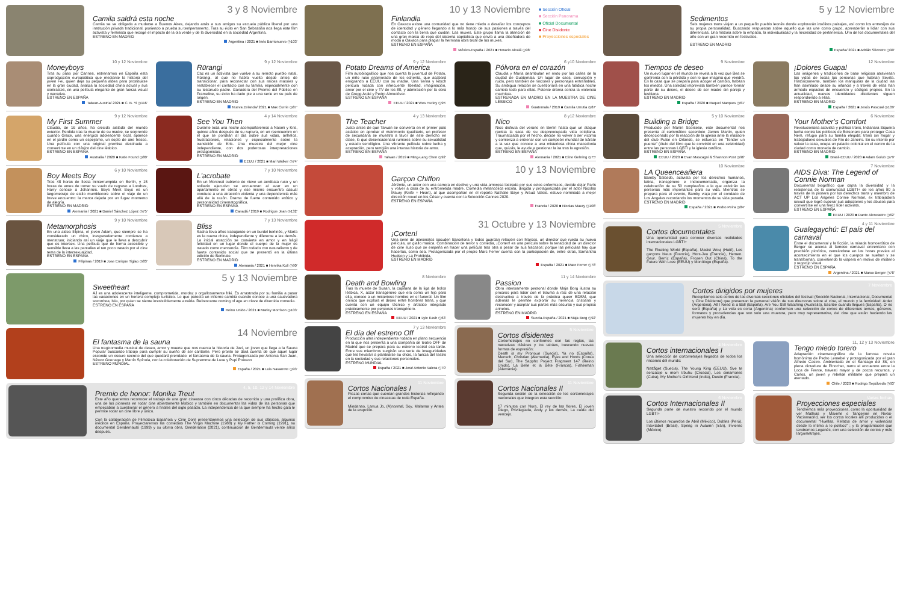3 y 8 Noviembre
Camila saldrá esta noche
Camila se ve obligada a mudarse a Buenos Aires, dejando atrás a sus amigos su escuela pública liberal por una institución privada tradicional, poniendo a prueba su temperamento. Tras su éxito en San Sebastián nos llega este film activista y feminista que recoge el impacto de la ola verde y de la diversidad en la sociedad Argentina.
ESTRENO EN MADRID
Argentina / 2021 ■ Inés Barrionuevo ◷103'
10 y 12 Noviembre
Moneyboys
Tras su paso por Cannes, estrenamos en España esta coproducción euroasiática que mediante la historia del joven Fei, quien deja su pequeña aldea para prostituirse en la gran ciudad, analiza la sociedad china actual y sus contrastes, en una película elegante de gran fuerza visual y narrativa.
ESTRENO EN ESPAÑA
Taiwan-Austria/ 2021 ■ C. B. Yi ◷116'
9 y 12 Noviembre
Rūrangi
Caz es un activista que vuelve a su remoto pueblo natal, Rūrangi, al que no había vuelto desde antes de transicionar, para reconectar con sus raíces maories y restablecer el contacto con su familia, especialmente con su testarudo padre. Ganadora del Premio del Público en Frameline, su éxito ha dado pie a una serie en su país de origen.
ESTRENO EN MADRID
Nueva Zelanda/ 2021 ■ Max Currie ◷87'
9 y 12 Noviembre
My First Summer
Claudia, de 16 años, ha crecido aislada del mundo exterior. Perdida tras la muerte de su madre, se sorprende cuando Grace, una enérgica adolescente local, aparece en el jardín como un espejismo, un soplo de aire fresco. Una película con una original premisa destinada a convertirse en un clásico del cine lésbico.
ESTRENO EN ESPAÑA
Australia / 2020 ■ Katie Found ◷80'
4 y 14 Noviembre
See You Then
Durante toda una noche acompañaremos a Naomi y Kris, quince años después de su ruptura, en un reencuentro en el que se pondrán al día sobre sus vidas, anhelos, frustraciones, relaciones y especialmente sobre la transición de Kris. Una muestra del mejor cine independiente, con dos poderosas interpretaciones protagonistas.
ESTRENO EN MADRID
EEUU / 2021 ■ Mari Walker ◷74'
6 y 10 Noviembre
Boy Meets Boy
Tras 48 horas de fiesta ininterrumpida en Berlín, y 15 horas de antes de tomar su vuelo de regreso a Londres, Harry conoce a Johannes. Boys Meet Boys es un largometraje de estilo mumblecore sobre el viaje de un breve encuentro: la marca dejada por un fugaz momento de alegría.
ESTRENO EN MADRID
Alemania / 2021 ■ Daniel Sánchez López ◷75'
7 y 10 Noviembre
L'acrobate
En un Montreal cubierto de nieve un acróbata ruso y un solitario ejecutivo se encuentran al azar en un apartamento en obras y ese mismo encuentro casual conduce a una atracción violenta y una dependencia más allá de la razón. Drama de fuerte contenido erótico y personalidad cinematográfica.
ESTRENO EN ESPAÑA
Canadá / 2019 ■ Rodrigue Jean ◷132'
9 y 10 Noviembre
Metamorphosis
En una aldea filipina, el joven Adam, que siempre se ha considerado un chico, inesperadamente comienza a menstruar, iniciando así un viaje que le lleva a descubrir que es intersex. Una película que de forma accesible y sensible lleva a las pantallas el tan poco tratado por el cine tema de la intersexualidad.
ESTRENO EN ESPAÑA
Filipinas / 2019 ■ Jose Enrique Tiglao ◷83'
7 y 13 Noviembre
Bliss
Sasha lleva años trabajando en un burdel berlinés, y María es la nueva chica, independiente y diferente a las demás. La inicial atracción se convierte en amor y en frágil felicidad en un lugar donde el cuerpo de la mujer es tratado como mercancía. Film rodado con naturalismo y de fuerte contenido social que se presentó en la última edición de Berlinale.
ESTRENO EN MADRID
Alemania / 2021 ■ Henrika Kull ◷90'
5 y 13 Noviembre
Sweetheart
AJ es una adolescente inteligente, comprometida, mordaz y orgullosamente friki. Es arrastrada por su familia a pasar las vacaciones en un hortera complejo turístico. Lo que parecía un infierno cambia cuando conoce a una cautivadora socorrista, Isla, por quien se siente irresistiblemente atraída. Refrescante coming of age en clave de divertida comedia.
ESTRENO EN ESPAÑA
Reino Unido / 2021 ■ Marley Morrison ◷103'
14 Noviembre
El fantasma de la sauna
Una tragicomedia musical de deseo, amor y muerte que nos cuenta la historia de Javi, un joven que llega a la Sauna Popular buscando trabajo para cumplir su sueño de ser cantante. Pero pronto se dará cuenta de que aquel lugar esconde un oscuro secreto del que quedará prendado: el fantasma de la sauna. Protagonizada por Antonia San Juan, Néstor Goenaga y Martín Spínola, con la colaboración de Supremme de Luxe y Pupi Poisson
ESTRENO MUNDIAL
España / 2021 ■ Luis Navarrete ◷93'
4, 5, 10, 12 y 14 Noviembre
Premio de honor: Monika Treut
Este año queremos reconocer el trabajo de una gran cineasta con cinco décadas de recorrido y una prolífica obra, una de las pioneras en rodar cine abiertamente lésbico y también en documentar las vidas de las personas que empezaban a cuestionar el género a finales del siglo pasado. La independencia de la que siempre ha hecho gala le permite rodar un cine libre y único.
Con la colaboración de Filmoteca Española y Cine Doré presentaremos una selección de sus clásicos, algunos inéditos en España. Proyectaremos las comedias The Virgin Machine (1988) y My Father is Coming (1991), su documental Gendernauts (1999) y su última obra, Genderation (2021), continuación de Gendernauts veinte años después.
10 y 13 Noviembre
Finlandia
En Oaxaca existe una comunidad que no tiene miedo a desafiar los conceptos de identidad y género llegando a lo más hondo de sus pasiones a través del contacto con la tierra que cuidan: Las muxes. Este grupo llama la atención de una gran marca de ropa del sistema capitalista que envía a una diseñadora de moda a Oaxaca para plagiar la hermosa obra textil de las muxes.
ESTRENO EN ESPAÑA
México-España / 2021 ■ Horacio Alcalá ◷98'
■ Sección Oficial
■ Sección Panorama
■ Oficial Documental
■ Cine Disidente
■ Proyecciones especiales
9 y 12 Noviembre
Potato Dreams of America
Film autobiográfico que nos cuenta la juventud de Potato, un niño ruso enamorado de los ochenta, que acabará emigrando a EEUU con su madre. Una tierna y kitsch película rodada con infrecuente libertad, imaginación, amor por el cine y TV de los 80, y admiración por la obra de Gregg Araki y Pedro Almodóvar.
ESTRENO EN ESPAÑA
EEUU / 2021 ■ Wes Hurley ◷95'
6 y10 Noviembre
Pólvora en el corazón
Claudia y María deambulan en moto por las calles de la ciudad de Guatemala. Un lugar de caos, corrupción y ruido, pero también de rincones y personajes entrañables. Su ambigua relación se cuestionará en una fatídica noche cambia todo para ellas. Potente drama contra la violencia machista.
ESTRENADA EN MADRID EN LA MUESTRA DE CINE LÉSBICO
Guatemala / 2019 ■ Camila Urrutia ◷87'
4 y 13 Noviembre
The Teacher
Justo antes de que Taiwan se convierta en el primer país asiático en aprobar el matrimonio igualitario, un profesor de secundaria se muestra a favor de este derecho en clase, lo que desencadenará rumores sobre su sexualidad y estado serológico. Una vibrante película sobre lucha y aceptación, pero también una intensa historia de amor.
ESTRENO EN ESPAÑA
Taiwan / 2019 ■ Ming-Lang Chen ◷92'
8 y12 Noviembre
Nico
Nico disfruta del verano en Berlín hasta que un ataque racista la saca de su despreocupada vida cotidiana. Traumatizada por el hecho, decide no volver a ser víctima y comienza a entrenar con un campeón mundial de kárate a la vez que conoce a una misteriosa chica macedonia que, quizás, le ayude a gestionar la ira tras la agresión.
ESTRENO EN ESPAÑA
Alemania / 2021 ■ Eline Gehring ◷75'
10 y 13 Noviembre
Garçon Chiffon
Jérémie, un actor con una carrera en declive y una vida amorosa lastrada por sus celos enfermizos, decide dejar París y volver a casa de su entrometida madre. Comedia melancólica escrita, dirigida y protagonizada por el actor Nicolas Maury (Knife + Heart), al que acompañan en el reparto Nathalie Baye y Araud Valois. estuvo nominada a mejor dirección novel en los César y cuenta con la Selección Cannes 2020.
ESTRENO EN ESPAÑA
Francia / 2020 ■ Nicolas Maury ◷108'
31 Octubre y 13 Noviembre
¡Corten!
Una serie de asesinatos sacuden Barcelona y todos guardan relación con Marcos, un director que rueda su nueva película, un giallo marica. Combinación de terror y comedia, ¡Corten! es una película sobre la tenacidad de un director de cine iluso que se empeña en hacer una película tras otra a pesar de sus fracasos: porque las películas hay que hacerlas, como sea. Protagonizada por el propio Marc Ferrer cuenta con la participación de, entre otras, Samantha Hudson y La Prohibida.
ESTRENO EN MADRID
España / 2021 ■ Marc Ferrer ◷78'
8 Noviembre
Death and Bowling
Tras la muerte de Susan, la capitana de la liga de bolos lésbica, X, actor transgénero que era como un hijo para ella, conoce a un misterioso hombre en el funeral. Un film onírico que explora el deseo entre hombres trans, y que cuenta con un equipo técnico y artístico integrado prácticamente por personas transgénero.
ESTRENO EN ESPAÑA
EEUU / 2021 ■ Lyle Kash ◷63'
11 y 14 Noviembre
Passion
Obra intensamente personal donde Maja Borg ilustra su proceso para lidiar con el trauma a raíz de una relación destructiva a través de la práctica queer BDSM, que además le permite explorar su herencia cristiana y reconocer y aceptar sus partes más oscuras y sus propios anhelos.
ESTRENO EN MADRID
Suecia-España / 2021 ■ Maja Borg ◷92'
7 y 13 Noviembre
El día del estreno Off
Producción ultra independiente rodada en plano secuencia en la que nos presenta a una compañía de teatro OFF de Madrid que se prepara para su estreno teatral esa tarde. Entre sus miembros surgirán una serie de inseguridades que les llevarán a plantearse su oficio, la fuerza del teatro en la sociedad y sus relaciones personales.
ESTRENO MUNDIAL
España / 2021 ■ José Antonio Valera ◷70'
5 Noviembre
Cortos disidentes
Cortometrajes no conformes con las reglas, las narrativas clásicas y los tabúes, buscando nuevas formas de expresión:
Death is my Pronoun (Suecia), Ya no (España), Mensch, Christian (Alemania), Eyes and Horns (Corea del Sur), The Sappho Project Fragment 147 (Reino Unido), La Belle et la Bête (Francia), Fisherman (Alemania).
11 Noviembre
Cortos Nacionales I
Piezas cortas que cuentan grandes historias reflejando el compromiso de cineastas de toda España.
Mindanao, Larrua Jo, (A)normal, Soy, Malamar y Antes de la erupción.
11 Noviembre
Cortos Nacionales II
Segunda sesión de la selección de los cortometrajes nacionales que integran esta sección:
17 minutos con Nora, El rey de las flores, El joven Diego, Privilegiada, Andy y las demás, La caída del vencejo.
5 y 12 Noviembre
Sedimentos
Seis mujeres trans viajan a un pequeño pueblo leonés donde explorarán insólitos paisajes, así como los entresijos de su propia personalidad. Buscando respuestas sobre aquello que las une como grupo, aprenderán a lidiar con sus diferencias. Una historia sobre la empatía, la individualidad y la necesidad de pertenencia. Uno de los documentales del año con un gran recorrido en festivales.
ESTRENO EN MADRID
España/ 2021 ■ Adrián Silvestre ◷90'
9 Noviembre
Tiempos de deseo
Un nuevo lugar en el mundo se revela a la vez que Bea se confronta con la pérdida y con lo que imagina que vendrá. En la casa que se prepara para acoger el cambio, habitan los miedos. Una soledad imprevista también parece formar parte de su deseo, el deseo de ser madre sin pareja y lesbiana.
ESTRENO EN MADRID
España / 2020 ■ Raquel Marques ◷61'
12 Noviembre
¡Dolores Guapa!
Las imágenes y tradiciones de base religiosa atraviesan las vidas de todas las personas que habitan Sevilla. Históricamente, también los mariquitas de la ciudad las han asimilado desde su infancia y a través de ellas han armado espacios de encuentro y códigos propios. En la actualidad, nuevas identidades disidentes siguen respondiendo a ellas.
ESTRENO EN MADRID
España / 2021 ■ Jesús Pascual ◷109'
5 y 10 Noviembre
Building a Bridge
Producido por Martin Scorsese, este documental nos presenta al carismático sacerdote James Martin, quien decepcionado por la reacción de la iglesia ante la masacre del club Pulse en Orlando, se esfuerza en "Tender un puente" (título del libro que le convirtió en una celebridad) entre las personas LGBTI y la iglesia católica.
ESTRENO EN ESPAÑA
EEUU / 2020 ■ Evan Mascagni & Shannon Post ◷96'
6 Noviembre
Your Mother's Comfort
Revolucionaria activista y política trans, Indianara Siqueira lucha contra las políticas de Bolsonaro para proteger Casa Nem, refugio para su familia elegida: trans sin hogar y trabajadorxs sexuales de Río de Janeiro. En su intento por salvar la casa, ocupa un palacio colonial en el centro de la ciudad como moneda de cambio.
ESTRENO EN MADRID
Brasil-EEUU / 2020 ■ Adam Golub ◷79'
10 Noviembre
LA Queenceañera
Bamby Salcedo, activista por los derechos humanos, latina, transgénero e indocumentada, organiza la celebración de su 50 cumpleaños a la que asistirán las personas más importantes para su vida. Mientras se prepara para el evento, Bamby viaja por el condado de Los Ángeles recordando los momentos de su vida pasada.
ESTRENO EN MADRID
España / 2021 ■ Pedro Peira ◷84'
7 Noviembre
AIDS Diva: The Legend of Connie Norman
Documental biográfico que capta la diversidad y la resistencia de la comunidad LGBTI+ de los años 90 a través de la pionera por los derechos trans y miembro de ACT UP Los Angeles Connie Norman, ex trabajadora sexual que logró superar sus adicciones y los abusos para convertirse en una feroz líder activista.
ESTRENO EN ESPAÑA
EEUU / 2020 ■ Dante Alencastre ◷62'
5 Noviembre
Cortos documentales
Una oportunidad para conocer diversas realidades internacionales LGBTI+
The Floating World (España), Masisi Wouj (Haití), Les garçons bleus (Francia), Hors-Jeu (Francia), Hemen. Gaur. Berriz (España), Frozen Out (China), To the Future With Love (EEUU) y Monólogo (España).
4 y 11 Noviembre
Gualegaychú: El país del carnaval
Entre el documental y la ficción, la mirada homoerótica de Berger se acerca al famoso carnaval entrerriano con precisión pictórica, centrándose en las horas previas al acontecimiento en el que los cuerpos se sueltan y se transforman, convirtiendo la víspera en motivo de misterio y regocijo visual.
ESTRENO EN ESPAÑA
Argentina / 2021 ■ Marco Berger ◷78'
7 Noviembre
Cortos dirigidos por mujeres
Recopilamos seis cortos de las diversas secciones oficiales del festival (Sección Nacional, Internacional, Documental y Cine Disidente) que presentan la personal visión de sus directoras sobre el cine, el mundo y la feminidad: Arder (Argentina), All I Need is a Ball (España), Are You Still Watching (Australia), Escribe cuando llegues (España), O no será (España) y La vida es corta (Argentina) conforman una selección de cortos de diferentes temas, géneros, formatos y procedencias que son solo una muestra, pero muy representativa, del cine que están haciendo las mujeres hoy en día.
4 Noviembre
Cortos internacionales I
Una selección de cortometrajes llegados de todos los rincones del mundo:
Nattåget (Suecia), The Young King (EEUU), Sve te senzacije u mom trbuhu (Croacia), Los cimarrones (Cuba), My Mother's Girlfriend (India), Dustin (Francia).
11, 12 y 13 Noviembre
Tengo miedo torero
Adaptación cinematográfica de la famosa novela homónima de Pedro Lemebel y protagonizada por el gran Alfredo Castro. Ambientada en el Santiago del 86, en plena dictadura de Pinochet, narra el encuentro entre la Loca de Frente, travesti mayor y de pocos recursos, y Carlos, un joven y rebelde militante que prepara un atentado.
Chile / 2020 ■ Rodrigo Sepúlveda ◷93'
6 Noviembre
Cortos Internacionales II
Segunda parte de nuestro recorrido por el mundo LGBTI+
Los últimos recuerdos de Abril (México), Dobles (Perú), Inávitabel (Brasil), Spring in Autumn (Irán), Invierno (México).
Varias fechas
Proyecciones especiales
Tendremos más proyecciones, como la oportunidad de ver Mathias y Maxime o Tangerine en Rivas-Vaciamadrid, ver los cortos locales allí producidos o el documental "Huellas. Relatos de amor y violencias desde lo íntimo a lo político" ; y la programación que tendremos Leganés, con una selección de cortos y más largometrajes.